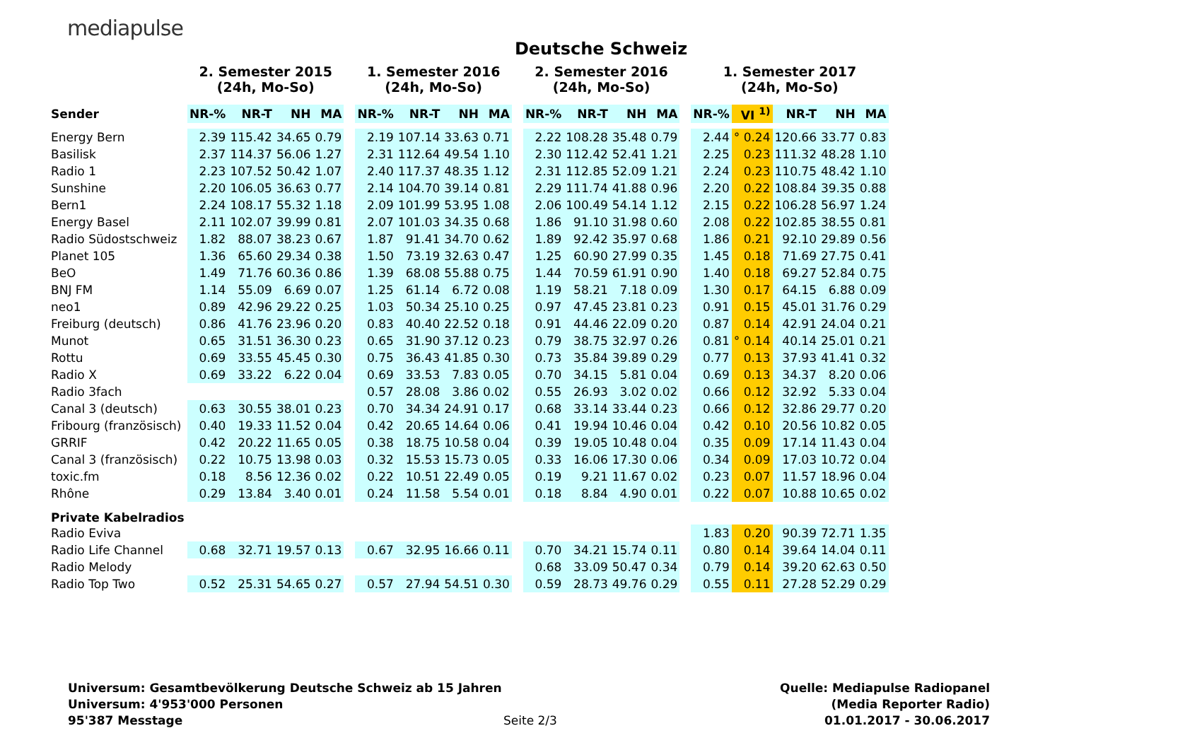mediapulse
Deutsche Schweiz
| | 2. Semester 2015 (24h, Mo-So) | | | | | 1. Semester 2016 (24h, Mo-So) | | | | | 2. Semester 2016 (24h, Mo-So) | | | | | 1. Semester 2017 (24h, Mo-So) | | | | |
| --- | --- | --- | --- | --- | --- | --- | --- | --- | --- | --- | --- | --- | --- | --- | --- | --- | --- | --- | --- | --- |
| Sender | NR-% | NR-T | NH | MA | | NR-% | NR-T | NH | MA | | NR-% | NR-T | NH | MA | | NR-% | VI <sup>1)</sup> | NR-T | NH | MA |
| Energy Bern | 2.39 | 115.42 | 34.65 | 0.79 | | 2.19 | 107.14 | 33.63 | 0.71 | | 2.22 | 108.28 | 35.48 | 0.79 | | 2.44 | ° 0.24 | 120.66 | 33.77 | 0.83 |
| Basilisk | 2.37 | 114.37 | 56.06 | 1.27 | | 2.31 | 112.64 | 49.54 | 1.10 | | 2.30 | 112.42 | 52.41 | 1.21 | | 2.25 | 0.23 | 111.32 | 48.28 | 1.10 |
| Radio 1 | 2.23 | 107.52 | 50.42 | 1.07 | | 2.40 | 117.37 | 48.35 | 1.12 | | 2.31 | 112.85 | 52.09 | 1.21 | | 2.24 | 0.23 | 110.75 | 48.42 | 1.10 |
| Sunshine | 2.20 | 106.05 | 36.63 | 0.77 | | 2.14 | 104.70 | 39.14 | 0.81 | | 2.29 | 111.74 | 41.88 | 0.96 | | 2.20 | 0.22 | 108.84 | 39.35 | 0.88 |
| Bern1 | 2.24 | 108.17 | 55.32 | 1.18 | | 2.09 | 101.99 | 53.95 | 1.08 | | 2.06 | 100.49 | 54.14 | 1.12 | | 2.15 | 0.22 | 106.28 | 56.97 | 1.24 |
| Energy Basel | 2.11 | 102.07 | 39.99 | 0.81 | | 2.07 | 101.03 | 34.35 | 0.68 | | 1.86 | 91.10 | 31.98 | 0.60 | | 2.08 | 0.22 | 102.85 | 38.55 | 0.81 |
| Radio Südostschweiz | 1.82 | 88.07 | 38.23 | 0.67 | | 1.87 | 91.41 | 34.70 | 0.62 | | 1.89 | 92.42 | 35.97 | 0.68 | | 1.86 | 0.21 | 92.10 | 29.89 | 0.56 |
| Planet 105 | 1.36 | 65.60 | 29.34 | 0.38 | | 1.50 | 73.19 | 32.63 | 0.47 | | 1.25 | 60.90 | 27.99 | 0.35 | | 1.45 | 0.18 | 71.69 | 27.75 | 0.41 |
| BeO | 1.49 | 71.76 | 60.36 | 0.86 | | 1.39 | 68.08 | 55.88 | 0.75 | | 1.44 | 70.59 | 61.91 | 0.90 | | 1.40 | 0.18 | 69.27 | 52.84 | 0.75 |
| BNJ FM | 1.14 | 55.09 | 6.69 | 0.07 | | 1.25 | 61.14 | 6.72 | 0.08 | | 1.19 | 58.21 | 7.18 | 0.09 | | 1.30 | 0.17 | 64.15 | 6.88 | 0.09 |
| neo1 | 0.89 | 42.96 | 29.22 | 0.25 | | 1.03 | 50.34 | 25.10 | 0.25 | | 0.97 | 47.45 | 23.81 | 0.23 | | 0.91 | 0.15 | 45.01 | 31.76 | 0.29 |
| Freiburg (deutsch) | 0.86 | 41.76 | 23.96 | 0.20 | | 0.83 | 40.40 | 22.52 | 0.18 | | 0.91 | 44.46 | 22.09 | 0.20 | | 0.87 | 0.14 | 42.91 | 24.04 | 0.21 |
| Munot | 0.65 | 31.51 | 36.30 | 0.23 | | 0.65 | 31.90 | 37.12 | 0.23 | | 0.79 | 38.75 | 32.97 | 0.26 | | 0.81 | ° 0.14 | 40.14 | 25.01 | 0.21 |
| Rottu | 0.69 | 33.55 | 45.45 | 0.30 | | 0.75 | 36.43 | 41.85 | 0.30 | | 0.73 | 35.84 | 39.89 | 0.29 | | 0.77 | 0.13 | 37.93 | 41.41 | 0.32 |
| Radio X | 0.69 | 33.22 | 6.22 | 0.04 | | 0.69 | 33.53 | 7.83 | 0.05 | | 0.70 | 34.15 | 5.81 | 0.04 | | 0.69 | 0.13 | 34.37 | 8.20 | 0.06 |
| Radio 3fach | | | | | | 0.57 | 28.08 | 3.86 | 0.02 | | 0.55 | 26.93 | 3.02 | 0.02 | | 0.66 | 0.12 | 32.92 | 5.33 | 0.04 |
| Canal 3 (deutsch) | 0.63 | 30.55 | 38.01 | 0.23 | | 0.70 | 34.34 | 24.91 | 0.17 | | 0.68 | 33.14 | 33.44 | 0.23 | | 0.66 | 0.12 | 32.86 | 29.77 | 0.20 |
| Fribourg (französisch) | 0.40 | 19.33 | 11.52 | 0.04 | | 0.42 | 20.65 | 14.64 | 0.06 | | 0.41 | 19.94 | 10.46 | 0.04 | | 0.42 | 0.10 | 20.56 | 10.82 | 0.05 |
| GRRIF | 0.42 | 20.22 | 11.65 | 0.05 | | 0.38 | 18.75 | 10.58 | 0.04 | | 0.39 | 19.05 | 10.48 | 0.04 | | 0.35 | 0.09 | 17.14 | 11.43 | 0.04 |
| Canal 3 (französisch) | 0.22 | 10.75 | 13.98 | 0.03 | | 0.32 | 15.53 | 15.73 | 0.05 | | 0.33 | 16.06 | 17.30 | 0.06 | | 0.34 | 0.09 | 17.03 | 10.72 | 0.04 |
| toxic.fm | 0.18 | 8.56 | 12.36 | 0.02 | | 0.22 | 10.51 | 22.49 | 0.05 | | 0.19 | 9.21 | 11.67 | 0.02 | | 0.23 | 0.07 | 11.57 | 18.96 | 0.04 |
| Rhône | 0.29 | 13.84 | 3.40 | 0.01 | | 0.24 | 11.58 | 5.54 | 0.01 | | 0.18 | 8.84 | 4.90 | 0.01 | | 0.22 | 0.07 | 10.88 | 10.65 | 0.02 |
| Private Kabelradios | | | | | | | | | | | | | | | | | | | | |
| Radio Eviva | | | | | | | | | | | | | | | | 1.83 | 0.20 | 90.39 | 72.71 | 1.35 |
| Radio Life Channel | 0.68 | 32.71 | 19.57 | 0.13 | | 0.67 | 32.95 | 16.66 | 0.11 | | 0.70 | 34.21 | 15.74 | 0.11 | | 0.80 | 0.14 | 39.64 | 14.04 | 0.11 |
| Radio Melody | | | | | | | | | | | 0.68 | 33.09 | 50.47 | 0.34 | | 0.79 | 0.14 | 39.20 | 62.63 | 0.50 |
| Radio Top Two | 0.52 | 25.31 | 54.65 | 0.27 | | 0.57 | 27.94 | 54.51 | 0.30 | | 0.59 | 28.73 | 49.76 | 0.29 | | 0.55 | 0.11 | 27.28 | 52.29 | 0.29 |
Universum: Gesamtbevölkerung Deutsche Schweiz ab 15 Jahren
Universum: 4'953'000 Personen
95'387 Messtage
Seite 2/3
Quelle: Mediapulse Radiopanel
(Media Reporter Radio)
01.01.2017 - 30.06.2017